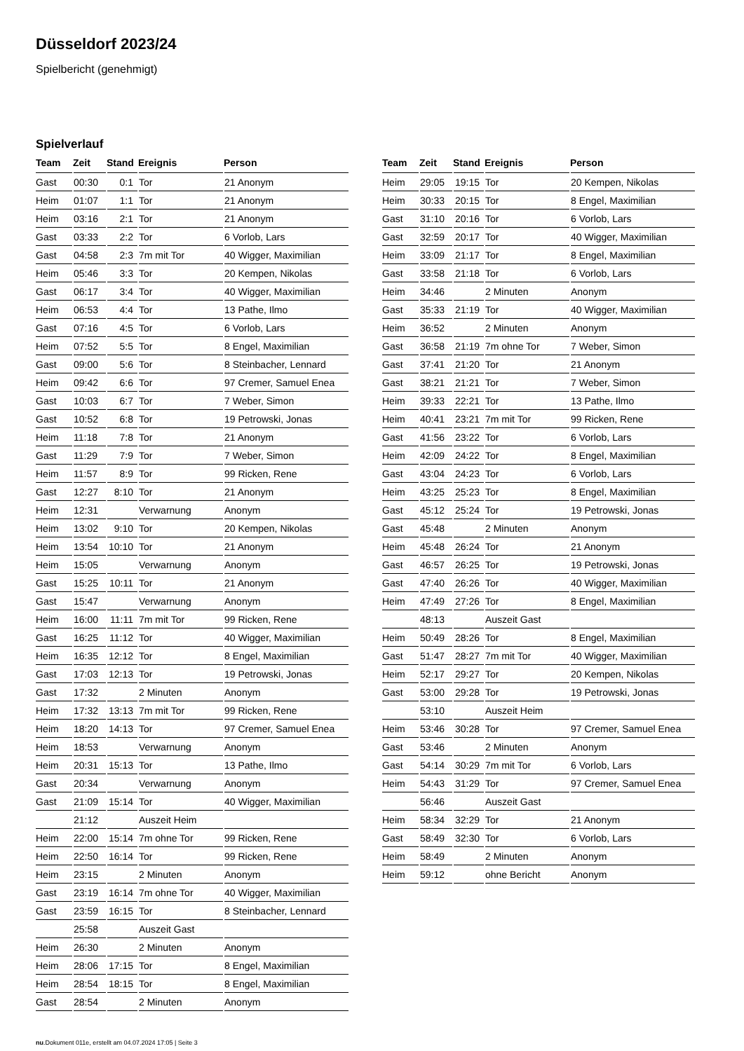Düsseldorf 2023/24
Spielbericht (genehmigt)
Spielverlauf
| Team | Zeit | Stand | Ereignis | Person |
| --- | --- | --- | --- | --- |
| Gast | 00:30 | 0:1 | Tor | 21 Anonym |
| Heim | 01:07 | 1:1 | Tor | 21 Anonym |
| Heim | 03:16 | 2:1 | Tor | 21 Anonym |
| Gast | 03:33 | 2:2 | Tor | 6 Vorlob, Lars |
| Gast | 04:58 | 2:3 | 7m mit Tor | 40 Wigger, Maximilian |
| Heim | 05:46 | 3:3 | Tor | 20 Kempen, Nikolas |
| Gast | 06:17 | 3:4 | Tor | 40 Wigger, Maximilian |
| Heim | 06:53 | 4:4 | Tor | 13 Pathe, Ilmo |
| Gast | 07:16 | 4:5 | Tor | 6 Vorlob, Lars |
| Heim | 07:52 | 5:5 | Tor | 8 Engel, Maximilian |
| Gast | 09:00 | 5:6 | Tor | 8 Steinbacher, Lennard |
| Heim | 09:42 | 6:6 | Tor | 97 Cremer, Samuel Enea |
| Gast | 10:03 | 6:7 | Tor | 7 Weber, Simon |
| Gast | 10:52 | 6:8 | Tor | 19 Petrowski, Jonas |
| Heim | 11:18 | 7:8 | Tor | 21 Anonym |
| Gast | 11:29 | 7:9 | Tor | 7 Weber, Simon |
| Heim | 11:57 | 8:9 | Tor | 99 Ricken, Rene |
| Gast | 12:27 | 8:10 | Tor | 21 Anonym |
| Heim | 12:31 | | Verwarnung | Anonym |
| Heim | 13:02 | 9:10 | Tor | 20 Kempen, Nikolas |
| Heim | 13:54 | 10:10 | Tor | 21 Anonym |
| Heim | 15:05 | | Verwarnung | Anonym |
| Gast | 15:25 | 10:11 | Tor | 21 Anonym |
| Gast | 15:47 | | Verwarnung | Anonym |
| Heim | 16:00 | 11:11 | 7m mit Tor | 99 Ricken, Rene |
| Gast | 16:25 | 11:12 | Tor | 40 Wigger, Maximilian |
| Heim | 16:35 | 12:12 | Tor | 8 Engel, Maximilian |
| Gast | 17:03 | 12:13 | Tor | 19 Petrowski, Jonas |
| Gast | 17:32 | | 2 Minuten | Anonym |
| Heim | 17:32 | 13:13 | 7m mit Tor | 99 Ricken, Rene |
| Heim | 18:20 | 14:13 | Tor | 97 Cremer, Samuel Enea |
| Heim | 18:53 | | Verwarnung | Anonym |
| Heim | 20:31 | 15:13 | Tor | 13 Pathe, Ilmo |
| Gast | 20:34 | | Verwarnung | Anonym |
| Gast | 21:09 | 15:14 | Tor | 40 Wigger, Maximilian |
| | 21:12 | | Auszeit Heim | |
| Heim | 22:00 | 15:14 | 7m ohne Tor | 99 Ricken, Rene |
| Heim | 22:50 | 16:14 | Tor | 99 Ricken, Rene |
| Heim | 23:15 | | 2 Minuten | Anonym |
| Gast | 23:19 | 16:14 | 7m ohne Tor | 40 Wigger, Maximilian |
| Gast | 23:59 | 16:15 | Tor | 8 Steinbacher, Lennard |
| | 25:58 | | Auszeit Gast | |
| Heim | 26:30 | | 2 Minuten | Anonym |
| Heim | 28:06 | 17:15 | Tor | 8 Engel, Maximilian |
| Heim | 28:54 | 18:15 | Tor | 8 Engel, Maximilian |
| Gast | 28:54 | | 2 Minuten | Anonym |
| Team | Zeit | Stand | Ereignis | Person |
| --- | --- | --- | --- | --- |
| Heim | 29:05 | 19:15 | Tor | 20 Kempen, Nikolas |
| Heim | 30:33 | 20:15 | Tor | 8 Engel, Maximilian |
| Gast | 31:10 | 20:16 | Tor | 6 Vorlob, Lars |
| Gast | 32:59 | 20:17 | Tor | 40 Wigger, Maximilian |
| Heim | 33:09 | 21:17 | Tor | 8 Engel, Maximilian |
| Gast | 33:58 | 21:18 | Tor | 6 Vorlob, Lars |
| Heim | 34:46 | | 2 Minuten | Anonym |
| Gast | 35:33 | 21:19 | Tor | 40 Wigger, Maximilian |
| Heim | 36:52 | | 2 Minuten | Anonym |
| Gast | 36:58 | 21:19 | 7m ohne Tor | 7 Weber, Simon |
| Gast | 37:41 | 21:20 | Tor | 21 Anonym |
| Gast | 38:21 | 21:21 | Tor | 7 Weber, Simon |
| Heim | 39:33 | 22:21 | Tor | 13 Pathe, Ilmo |
| Heim | 40:41 | 23:21 | 7m mit Tor | 99 Ricken, Rene |
| Gast | 41:56 | 23:22 | Tor | 6 Vorlob, Lars |
| Heim | 42:09 | 24:22 | Tor | 8 Engel, Maximilian |
| Gast | 43:04 | 24:23 | Tor | 6 Vorlob, Lars |
| Heim | 43:25 | 25:23 | Tor | 8 Engel, Maximilian |
| Gast | 45:12 | 25:24 | Tor | 19 Petrowski, Jonas |
| Gast | 45:48 | | 2 Minuten | Anonym |
| Heim | 45:48 | 26:24 | Tor | 21 Anonym |
| Gast | 46:57 | 26:25 | Tor | 19 Petrowski, Jonas |
| Gast | 47:40 | 26:26 | Tor | 40 Wigger, Maximilian |
| Heim | 47:49 | 27:26 | Tor | 8 Engel, Maximilian |
| | 48:13 | | Auszeit Gast | |
| Heim | 50:49 | 28:26 | Tor | 8 Engel, Maximilian |
| Gast | 51:47 | 28:27 | 7m mit Tor | 40 Wigger, Maximilian |
| Heim | 52:17 | 29:27 | Tor | 20 Kempen, Nikolas |
| Gast | 53:00 | 29:28 | Tor | 19 Petrowski, Jonas |
| | 53:10 | | Auszeit Heim | |
| Heim | 53:46 | 30:28 | Tor | 97 Cremer, Samuel Enea |
| Gast | 53:46 | | 2 Minuten | Anonym |
| Gast | 54:14 | 30:29 | 7m mit Tor | 6 Vorlob, Lars |
| Heim | 54:43 | 31:29 | Tor | 97 Cremer, Samuel Enea |
| | 56:46 | | Auszeit Gast | |
| Heim | 58:34 | 32:29 | Tor | 21 Anonym |
| Gast | 58:49 | 32:30 | Tor | 6 Vorlob, Lars |
| Heim | 58:49 | | 2 Minuten | Anonym |
| Heim | 59:12 | | ohne Bericht | Anonym |
nu.Dokument 011e, erstellt am 04.07.2024 17:05 | Seite 3